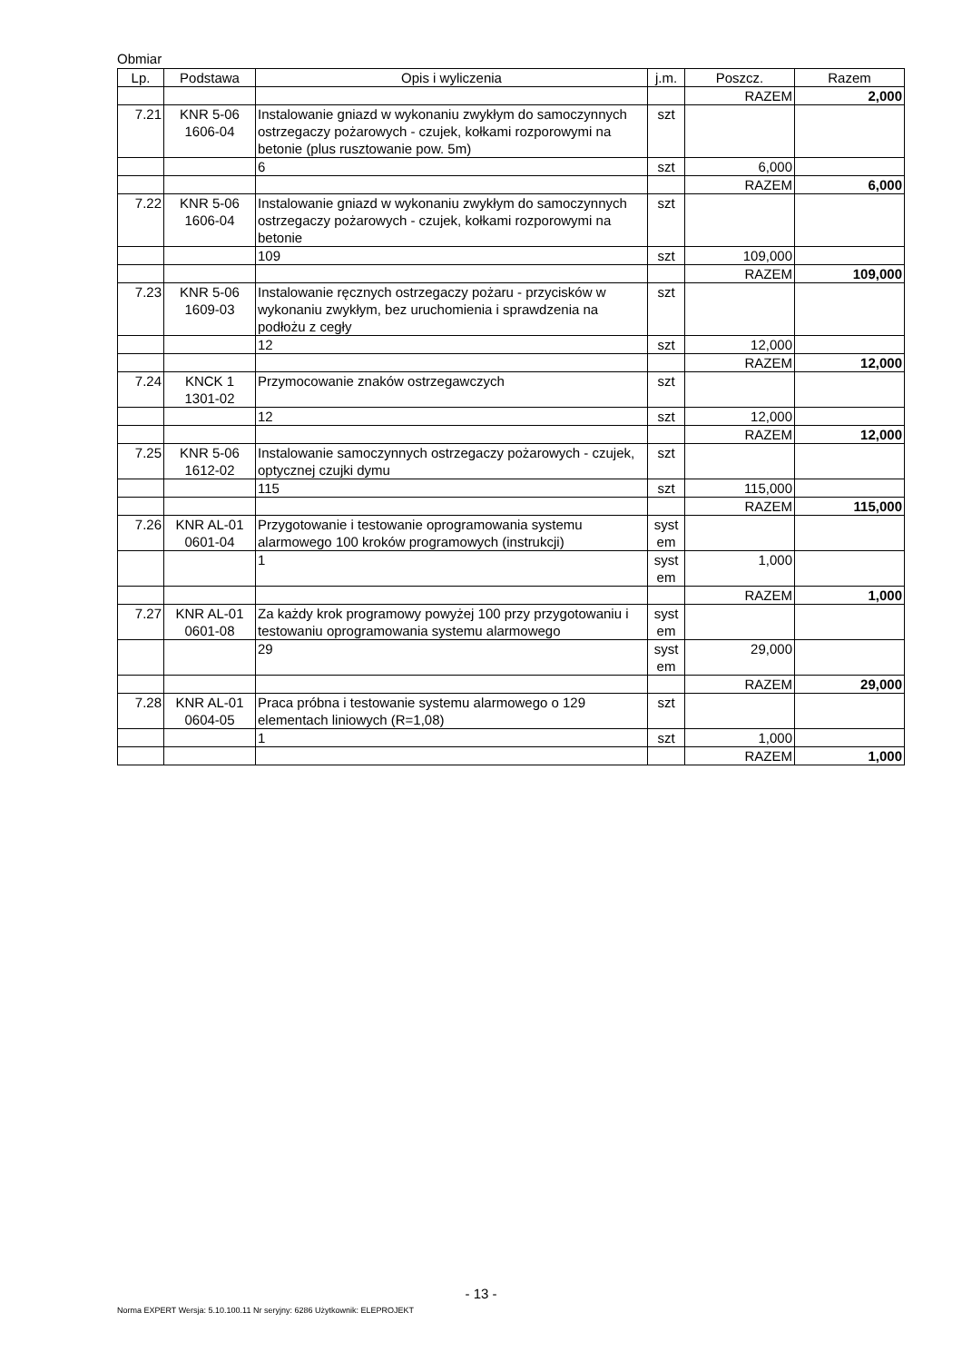Obmiar
| Lp. | Podstawa | Opis i wyliczenia | j.m. | Poszcz. | Razem |
| --- | --- | --- | --- | --- | --- |
| | | | | RAZEM | 2,000 |
| 7.21 | KNR 5-06 1606-04 | Instalowanie gniazd w wykonaniu zwykłym do samoczynnych ostrzegaczy pożarowych - czujek, kołkami rozporowymi na betonie (plus rusztowanie pow. 5m) | szt | | |
| | | 6 | szt | 6,000 | |
| | | | | RAZEM | 6,000 |
| 7.22 | KNR 5-06 1606-04 | Instalowanie gniazd w wykonaniu zwykłym do samoczynnych ostrzegaczy pożarowych - czujek, kołkami rozporowymi na betonie | szt | | |
| | | 109 | szt | 109,000 | |
| | | | | RAZEM | 109,000 |
| 7.23 | KNR 5-06 1609-03 | Instalowanie ręcznych ostrzegaczy pożaru - przycisków w wykonaniu zwykłym, bez uruchomienia i sprawdzenia na podłożu z cegły | szt | | |
| | | 12 | szt | 12,000 | |
| | | | | RAZEM | 12,000 |
| 7.24 | KNCK 1 1301-02 | Przymocowanie znaków ostrzegawczych | szt | | |
| | | 12 | szt | 12,000 | |
| | | | | RAZEM | 12,000 |
| 7.25 | KNR 5-06 1612-02 | Instalowanie samoczynnych ostrzegaczy pożarowych - czujek, optycznej czujki dymu | szt | | |
| | | 115 | szt | 115,000 | |
| | | | | RAZEM | 115,000 |
| 7.26 | KNR AL-01 0601-04 | Przygotowanie i testowanie oprogramowania systemu alarmowego 100 kroków programowych (instrukcji) | syst em | | |
| | | 1 | syst em | 1,000 | |
| | | | | RAZEM | 1,000 |
| 7.27 | KNR AL-01 0601-08 | Za każdy krok programowy powyżej 100 przy przygotowaniu i testowaniu oprogramowania systemu alarmowego | syst em | | |
| | | 29 | syst em | 29,000 | |
| | | | | RAZEM | 29,000 |
| 7.28 | KNR AL-01 0604-05 | Praca próbna i testowanie systemu alarmowego o 129 elementach liniowych (R=1,08) | szt | | |
| | | 1 | szt | 1,000 | |
| | | | | RAZEM | 1,000 |
- 13 -
Norma EXPERT Wersja: 5.10.100.11 Nr seryjny: 6286 Użytkownik: ELEPROJEKT